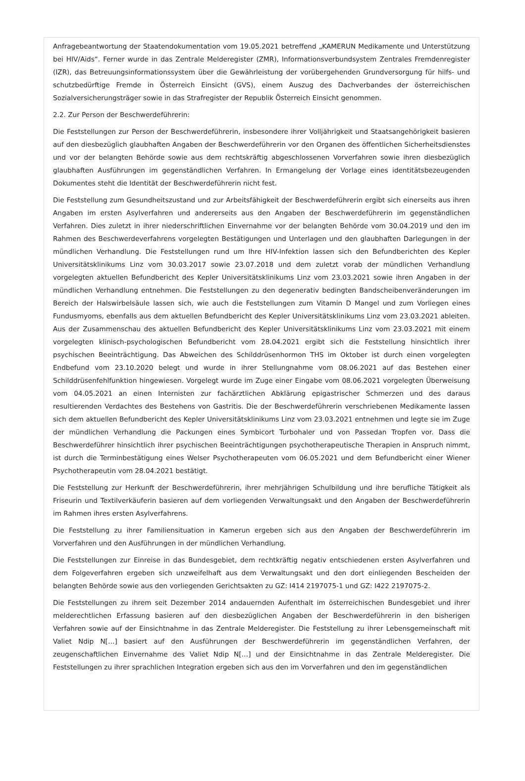Anfragebeantwortung der Staatendokumentation vom 19.05.2021 betreffend „KAMERUN Medikamente und Unterstützung bei HIV/Aids“. Ferner wurde in das Zentrale Melderegister (ZMR), Informationsverbundsystem Zentrales Fremdenregister (IZR), das Betreuungsinformationssystem über die Gewährleistung der vorübergehenden Grundversorgung für hilfs- und schutzbedürftige Fremde in Österreich Einsicht (GVS), einem Auszug des Dachverbandes der österreichischen Sozialversicherungsträger sowie in das Strafregister der Republik Österreich Einsicht genommen.
2.2. Zur Person der Beschwerdeführerin:
Die Feststellungen zur Person der Beschwerdeführerin, insbesondere ihrer Volljährigkeit und Staatsangehörigkeit basieren auf den diesbezüglich glaubhaften Angaben der Beschwerdeführerin vor den Organen des öffentlichen Sicherheitsdienstes und vor der belangten Behörde sowie aus dem rechtskräftig abgeschlossenen Vorverfahren sowie ihren diesbezüglich glaubhaften Ausführungen im gegenständlichen Verfahren. In Ermangelung der Vorlage eines identitätsbezeugenden Dokumentes steht die Identität der Beschwerdeführerin nicht fest.
Die Feststellung zum Gesundheitszustand und zur Arbeitsfähigkeit der Beschwerdeführerin ergibt sich einerseits aus ihren Angaben im ersten Asylverfahren und andererseits aus den Angaben der Beschwerdeführerin im gegenständlichen Verfahren. Dies zuletzt in ihrer niederschriftlichen Einvernahme vor der belangten Behörde vom 30.04.2019 und den im Rahmen des Beschwerdeverfahrens vorgelegten Bestätigungen und Unterlagen und den glaubhaften Darlegungen in der mündlichen Verhandlung. Die Feststellungen rund um Ihre HIV-Infektion lassen sich den Befundberichten des Kepler Universitätsklinikums Linz vom 30.03.2017 sowie 23.07.2018 und dem zuletzt vorab der mündlichen Verhandlung vorgelegten aktuellen Befundbericht des Kepler Universitätsklinikums Linz vom 23.03.2021 sowie ihren Angaben in der mündlichen Verhandlung entnehmen. Die Feststellungen zu den degenerativ bedingten Bandscheibenveränderungen im Bereich der Halswirbelsäule lassen sich, wie auch die Feststellungen zum Vitamin D Mangel und zum Vorliegen eines Fundusmyoms, ebenfalls aus dem aktuellen Befundbericht des Kepler Universitätsklinikums Linz vom 23.03.2021 ableiten. Aus der Zusammenschau des aktuellen Befundbericht des Kepler Universitätsklinikums Linz vom 23.03.2021 mit einem vorgelegten klinisch-psychologischen Befundbericht vom 28.04.2021 ergibt sich die Feststellung hinsichtlich ihrer psychischen Beeinträchtigung. Das Abweichen des Schilddrüsenhormon THS im Oktober ist durch einen vorgelegten Endbefund vom 23.10.2020 belegt und wurde in ihrer Stellungnahme vom 08.06.2021 auf das Bestehen einer Schilddrüsenfehlfunktion hingewiesen. Vorgelegt wurde im Zuge einer Eingabe vom 08.06.2021 vorgelegten Überweisung vom 04.05.2021 an einen Internisten zur fachärztlichen Abklärung epigastrischer Schmerzen und des daraus resultierenden Verdachtes des Bestehens von Gastritis. Die der Beschwerdeführerin verschriebenen Medikamente lassen sich dem aktuellen Befundbericht des Kepler Universitätsklinikums Linz vom 23.03.2021 entnehmen und legte sie im Zuge der mündlichen Verhandlung die Packungen eines Symbicort Turbohaler und von Passedan Tropfen vor. Dass die Beschwerdeführer hinsichtlich ihrer psychischen Beeinträchtigungen psychotherapeutische Therapien in Anspruch nimmt, ist durch die Terminbestätigung eines Welser Psychotherapeuten vom 06.05.2021 und dem Befundbericht einer Wiener Psychotherapeutin vom 28.04.2021 bestätigt.
Die Feststellung zur Herkunft der Beschwerdeführerin, ihrer mehrjährigen Schulbildung und ihre berufliche Tätigkeit als Friseurin und Textilverkäuferin basieren auf dem vorliegenden Verwaltungsakt und den Angaben der Beschwerdeführerin im Rahmen ihres ersten Asylverfahrens.
Die Feststellung zu ihrer Familiensituation in Kamerun ergeben sich aus den Angaben der Beschwerdeführerin im Vorverfahren und den Ausführungen in der mündlichen Verhandlung.
Die Feststellungen zur Einreise in das Bundesgebiet, dem rechtkräftig negativ entschiedenen ersten Asylverfahren und dem Folgeverfahren ergeben sich unzweifelhaft aus dem Verwaltungsakt und den dort einliegenden Bescheiden der belangten Behörde sowie aus den vorliegenden Gerichtsakten zu GZ: I414 2197075-1 und GZ: I422 2197075-2.
Die Feststellungen zu ihrem seit Dezember 2014 andauernden Aufenthalt im österreichischen Bundesgebiet und ihrer melderechtlichen Erfassung basieren auf den diesbezüglichen Angaben der Beschwerdeführerin in den bisherigen Verfahren sowie auf der Einsichtnahme in das Zentrale Melderegister. Die Feststellung zu ihrer Lebensgemeinschaft mit Valiet Ndip N[…] basiert auf den Ausführungen der Beschwerdeführerin im gegenständlichen Verfahren, der zeugenschaftlichen Einvernahme des Valiet Ndip N[…] und der Einsichtnahme in das Zentrale Melderegister. Die Feststellungen zu ihrer sprachlichen Integration ergeben sich aus den im Vorverfahren und den im gegenständlichen